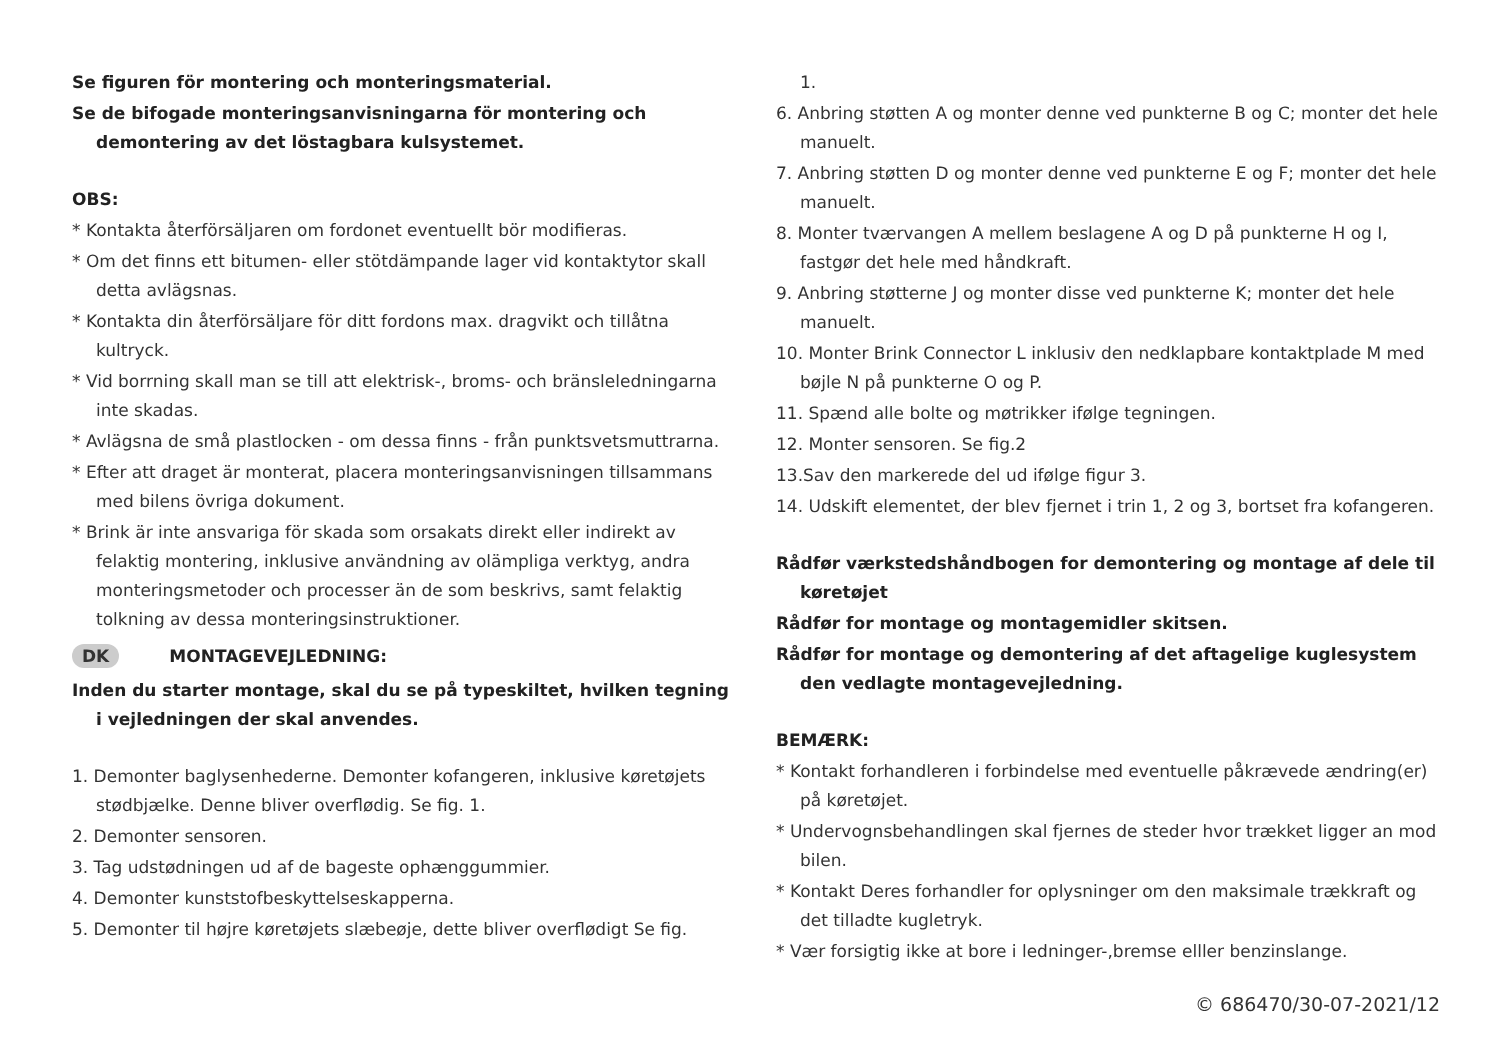Se figuren för montering och monteringsmaterial.
Se de bifogade monteringsanvisningarna för montering och demontering av det löstagbara kulsystemet.
OBS:
* Kontakta återförsäljaren om fordonet eventuellt bör modifieras.
* Om det finns ett bitumen- eller stötdämpande lager vid kontaktytor skall detta avlägsnas.
* Kontakta din återförsäljare för ditt fordons max. dragvikt och tillåtna kultryck.
* Vid borrning skall man se till att elektrisk-, broms- och bränsleledningarna inte skadas.
* Avlägsna de små plastlocken - om dessa finns - från punktsvetsmuttrarna.
* Efter att draget är monterat, placera monteringsanvisningen tillsammans med bilens övriga dokument.
* Brink är inte ansvariga för skada som orsakats direkt eller indirekt av felaktig montering, inklusive användning av olämpliga verktyg, andra monteringsmetoder och processer än de som beskrivs, samt felaktig tolkning av dessa monteringsinstruktioner.
DK MONTAGEVEJLEDNING:
Inden du starter montage, skal du se på typeskiltet, hvilken tegning i vejledningen der skal anvendes.
1. Demonter baglysenhederne. Demonter kofangeren, inklusive køretøjets stødbjælke. Denne bliver overflødig. Se fig. 1.
2. Demonter sensoren.
3. Tag udstødningen ud af de bageste ophænggummier.
4. Demonter kunststofbeskyttelseskapperna.
5. Demonter til højre køretøjets slæbeøje, dette bliver overflødigt Se fig.
1.
6. Anbring støtten A og monter denne ved punkterne B og C; monter det hele manuelt.
7. Anbring støtten D og monter denne ved punkterne E og F; monter det hele manuelt.
8. Monter tværvangen A mellem beslagene A og D på punkterne H og I, fastgør det hele med håndkraft.
9. Anbring støtterne J og monter disse ved punkterne K; monter det hele manuelt.
10. Monter Brink Connector L inklusiv den nedklapbare kontaktplade M med bøjle N på punkterne O og P.
11. Spænd alle bolte og møtrikker ifølge tegningen.
12. Monter sensoren. Se fig.2
13.Sav den markerede del ud ifølge figur 3.
14. Udskift elementet, der blev fjernet i trin 1, 2 og 3, bortset fra kofangeren.
Rådfør værkstedshåndbogen for demontering og montage af dele til køretøjet
Rådfør for montage og montagemidler skitsen.
Rådfør for montage og demontering af det aftagelige kuglesystem den vedlagte montagevejledning.
BEMÆRK:
* Kontakt forhandleren i forbindelse med eventuelle påkrævede ændring(er) på køretøjet.
* Undervognsbehandlingen skal fjernes de steder hvor trækket ligger an mod bilen.
* Kontakt Deres forhandler for oplysninger om den maksimale trækkraft og det tilladte kugletryk.
* Vær forsigtig ikke at bore i ledninger-,bremse elller benzinslange.
© 686470/30-07-2021/12